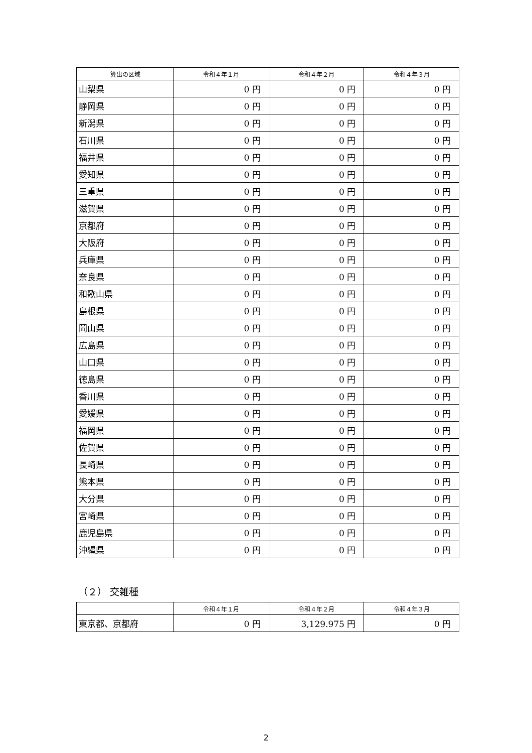| 算出の区域 | 令和４年１月 | 令和４年２月 | 令和４年３月 |
| --- | --- | --- | --- |
| 山梨県 | 0 円 | 0 円 | 0 円 |
| 静岡県 | 0 円 | 0 円 | 0 円 |
| 新潟県 | 0 円 | 0 円 | 0 円 |
| 石川県 | 0 円 | 0 円 | 0 円 |
| 福井県 | 0 円 | 0 円 | 0 円 |
| 愛知県 | 0 円 | 0 円 | 0 円 |
| 三重県 | 0 円 | 0 円 | 0 円 |
| 滋賀県 | 0 円 | 0 円 | 0 円 |
| 京都府 | 0 円 | 0 円 | 0 円 |
| 大阪府 | 0 円 | 0 円 | 0 円 |
| 兵庫県 | 0 円 | 0 円 | 0 円 |
| 奈良県 | 0 円 | 0 円 | 0 円 |
| 和歌山県 | 0 円 | 0 円 | 0 円 |
| 島根県 | 0 円 | 0 円 | 0 円 |
| 岡山県 | 0 円 | 0 円 | 0 円 |
| 広島県 | 0 円 | 0 円 | 0 円 |
| 山口県 | 0 円 | 0 円 | 0 円 |
| 徳島県 | 0 円 | 0 円 | 0 円 |
| 香川県 | 0 円 | 0 円 | 0 円 |
| 愛媛県 | 0 円 | 0 円 | 0 円 |
| 福岡県 | 0 円 | 0 円 | 0 円 |
| 佐賀県 | 0 円 | 0 円 | 0 円 |
| 長崎県 | 0 円 | 0 円 | 0 円 |
| 熊本県 | 0 円 | 0 円 | 0 円 |
| 大分県 | 0 円 | 0 円 | 0 円 |
| 宮崎県 | 0 円 | 0 円 | 0 円 |
| 鹿児島県 | 0 円 | 0 円 | 0 円 |
| 沖縄県 | 0 円 | 0 円 | 0 円 |
（２） 交雑種
| | 令和４年１月 | 令和４年２月 | 令和４年３月 |
| --- | --- | --- | --- |
| 東京都、京都府 | 0 円 | 3,129.975 円 | 0 円 |
2